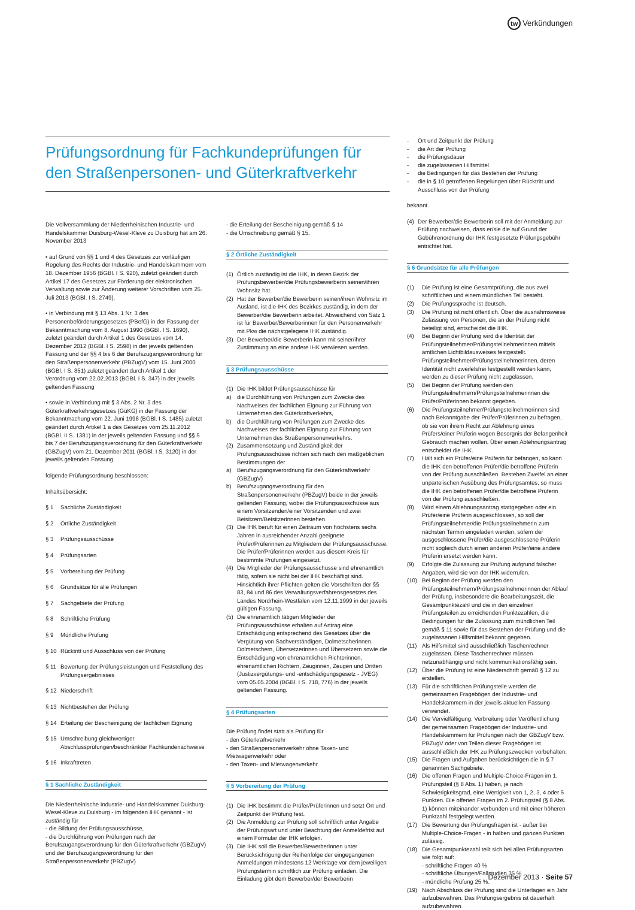tw Verkündungen
Prüfungsordnung für Fachkundeprüfungen für den Straßenpersonen- und Güterkraftverkehr
Die Vollversammlung der Niederrheinischen Industrie- und Handelskammer Duisburg-Wesel-Kleve zu Duisburg hat am 26. November 2013
• auf Grund von §§ 1 und 4 des Gesetzes zur vorläufigen Regelung des Rechts der Industrie- und Handelskammern vom 18. Dezember 1956 (BGBl. I S. 920), zuletzt geändert durch Artikel 17 des Gesetzes zur Förderung der elektronischen Verwaltung sowie zur Änderung weiterer Vorschriften vom 25. Juli 2013 (BGBl. I S. 2749),
• in Verbindung mit § 13 Abs. 1 Nr. 3 des Personenbeförderungsgesetzes (PBefG) in der Fassung der Bekanntmachung vom 8. August 1990 (BGBl. I S. 1690), zuletzt geändert durch Artikel 1 des Gesetzes vom 14. Dezember 2012 (BGBl. I S. 2598) in der jeweils geltenden Fassung und der §§ 4 bis 6 der Berufszugangsverordnung für den Straßenpersonenverkehr (PBZugV) vom 15. Juni 2000 (BGBl. I S. 851) zuletzt geändert durch Artikel 1 der Verordnung vom 22.02.2013 (BGBl. I S. 347) in der jeweils geltenden Fassung
• sowie in Verbindung mit § 3 Abs. 2 Nr. 3 des Güterkraftverkehrsgesetzes (GüKG) in der Fassung der Bekanntmachung vom 22. Juni 1998 (BGBl. I S. 1485) zuletzt geändert durch Artikel 1 a des Gesetzes vom 25.11.2012 (BGBl. II S. 1381) in der jeweils geltenden Fassung und §§ 5 bis 7 der Berufszugangsverordnung für den Güterkraftverkehr (GBZugV) vom 21. Dezember 2011 (BGBl. I S. 3120) in der jeweils geltenden Fassung
folgende Prüfungsordnung beschlossen:
Inhaltsübersicht:
§ 1 Sachliche Zuständigkeit
§ 2 Örtliche Zuständigkeit
§ 3 Prüfungsausschüsse
§ 4 Prüfungsarten
§ 5 Vorbereitung der Prüfung
§ 6 Grundsätze für alle Prüfungen
§ 7 Sachgebiete der Prüfung
§ 8 Schriftliche Prüfung
§ 9 Mündliche Prüfung
§ 10 Rücktritt und Ausschluss von der Prüfung
§ 11 Bewertung der Prüfungsleistungen und Feststellung des Prüfungsergebnisses
§ 12 Niederschrift
§ 13 Nichtbestehen der Prüfung
§ 14 Erteilung der Bescheinigung der fachlichen Eignung
§ 15 Umschreibung gleichwertiger Abschlussprüfungen/beschränkter Fachkundenachweise
§ 16 Inkrafttreten
§ 1 Sachliche Zuständigkeit
Die Niederrheinische Industrie- und Handelskammer Duisburg-Wesel-Kleve zu Duisburg - im folgenden IHK genannt - ist zuständig für
- die Bildung der Prüfungsausschüsse,
- die Durchführung von Prüfungen nach der Berufszugangsverordnung für den Güterkraftverkehr (GBZugV) und der Berufszugangsverordnung für den Straßenpersonenverkehr (PBZugV)
- die Erteilung der Bescheinigung gemäß § 14
- die Umschreibung gemäß § 15.
§ 2 Örtliche Zuständigkeit
(1) Örtlich zuständig ist die IHK, in deren Bezirk der Prüfungsbewerber/die Prüfungsbewerberin seinen/ihren Wohnsitz hat.
(2) Hat der Bewerber/die Bewerberin seinen/ihren Wohnsitz im Ausland, ist die IHK des Bezirkes zuständig, in dem der Bewerber/die Bewerberin arbeitet. Abweichend von Satz 1 ist für Bewerber/Bewerberinnen für den Personenverkehr mit Pkw die nächstgelegene IHK zuständig.
(3) Der Bewerber/die Bewerberin kann mit seiner/ihrer Zustimmung an eine andere IHK verwiesen werden.
§ 3 Prüfungsausschüsse
(1) Die IHK bildet Prüfungsausschüsse für
a) die Durchführung von Prüfungen zum Zwecke des Nachweises der fachlichen Eignung zur Führung von Unternehmen des Güterkraftverkehrs,
b) die Durchführung von Prüfungen zum Zwecke des Nachweises der fachlichen Eignung zur Führung von Unternehmen des Straßenpersonenverkehrs.
(2) Zusammensetzung und Zuständigkeit der Prüfungsausschüsse richten sich nach den maßgeblichen Bestimmungen der
a) Berufszugangsverordnung für den Güterkraftverkehr (GBZugV)
b) Berufszugangsverordnung für den Straßenpersonenverkehr (PBZugV) beide in der jeweils geltenden Fassung, wobei die Prüfungsausschüsse aus einem Vorsitzenden/einer Vorsitzenden und zwei Beisitzern/Beisitzerinnen bestehen.
(3) Die IHK beruft für einen Zeitraum von höchstens sechs Jahren in ausreichender Anzahl geeignete Prüfer/Prüferinnen zu Mitgliedern der Prüfungsausschüsse. Die Prüfer/Prüferinnen werden aus diesem Kreis für bestimmte Prüfungen eingesetzt.
(4) Die Mitglieder der Prüfungsausschüsse sind ehrenamtlich tätig, sofern sie nicht bei der IHK beschäftigt sind. Hinsichtlich ihrer Pflichten gelten die Vorschriften der §§ 83, 84 und 86 des Verwaltungsverfahrensgesetzes des Landes Nordrhein-Westfalen vom 12.11.1999 in der jeweils gültigen Fassung.
(5) Die ehrenamtlich tätigen Mitglieder der Prüfungsausschüsse erhalten auf Antrag eine Entschädigung entsprechend des Gesetzes über die Vergütung von Sachverständigen, Dolmetscherinnen, Dolmetschern, Übersetzerinnen und Übersetzern sowie die Entschädigung von ehrenamtlichen Richterinnen, ehrenamtlichen Richtern, Zeuginnen, Zeugen und Dritten (Justizvergütungs- und -entschädigungsgesetz - JVEG) vom 05.05.2004 (BGBl. I S. 718, 776) in der jeweils geltenden Fassung.
§ 4 Prüfungsarten
Die Prüfung findet statt als Prüfung für
- den Güterkraftverkehr
- den Straßenpersonenverkehr ohne Taxen- und Mietwagenverkehr oder
- den Taxen- und Mietwagenverkehr.
§ 5 Vorbereitung der Prüfung
(1) Die IHK bestimmt die Prüfer/Prüferinnen und setzt Ort und Zeitpunkt der Prüfung fest.
(2) Die Anmeldung zur Prüfung soll schriftlich unter Angabe der Prüfungsart und unter Beachtung der Anmeldefrist auf einem Formular der IHK erfolgen.
(3) Die IHK soll die Bewerber/Bewerberinnen unter Berücksichtigung der Reihenfolge der eingegangenen Anmeldungen mindestens 12 Werktage vor dem jeweiligen Prüfungstermin schriftlich zur Prüfung einladen. Die Einladung gibt dem Bewerber/der Bewerberin
- Ort und Zeitpunkt der Prüfung
- die Art der Prüfung
- die Prüfungsdauer
- die zugelassenen Hilfsmittel
- die Bedingungen für das Bestehen der Prüfung
- die in § 10 getroffenen Regelungen über Rücktritt und Ausschluss von der Prüfung
bekannt.
(4) Der Bewerber/die Bewerberin soll mit der Anmeldung zur Prüfung nachweisen, dass er/sie die auf Grund der Gebührenordnung der IHK festgesetzte Prüfungsgebühr entrichtet hat.
§ 6 Grundsätze für alle Prüfungen
(1) Die Prüfung ist eine Gesamtprüfung, die aus zwei schriftlichen und einem mündlichen Teil besteht.
(2) Die Prüfungssprache ist deutsch.
(3) Die Prüfung ist nicht öffentlich. Über die ausnahmsweise Zulassung von Personen, die an der Prüfung nicht beteiligt sind, entscheidet die IHK.
(4) Bei Beginn der Prüfung wird die Identität der Prüfungsteilnehmer/Prüfungsteilnehmerinnen mittels amtlichen Lichtbildausweises festgestellt. Prüfungsteilnehmer/Prüfungsteilnehmerinnen, deren Identität nicht zweifelsfrei festgestellt werden kann, werden zu dieser Prüfung nicht zugelassen.
(5) Bei Beginn der Prüfung werden den Prüfungsteilnehmern/Prüfungsteilnehmerinnen die Prüfer/Prüferinnen bekannt gegeben.
(6) Die Prüfungsteilnehmer/Prüfungsteilnehmerinnen sind nach Bekanntgabe der Prüfer/Prüferinnen zu befragen, ob sie von ihrem Recht zur Ablehnung eines Prüfers/einer Prüferin wegen Besorgnis der Befangenheit Gebrauch machen wollen. Über einen Ablehnungsantrag entscheidet die IHK.
(7) Hält sich ein Prüfer/eine Prüferin für befangen, so kann die IHK den betroffenen Prüfer/die betroffene Prüferin von der Prüfung ausschließen. Bestehen Zweifel an einer unparteiischen Ausübung des Prüfungsamtes, so muss die IHK den betroffenen Prüfer/die betroffene Prüferin von der Prüfung ausschließen.
(8) Wird einem Ablehnungsantrag stattgegeben oder ein Prüfer/eine Prüferin ausgeschlossen, so soll der Prüfungsteilnehmer/die Prüfungsteilnehmerin zum nächsten Termin eingeladen werden, sofern der ausgeschlossene Prüfer/die ausgeschlossene Prüferin nicht sogleich durch einen anderen Prüfer/eine andere Prüferin ersetzt werden kann.
(9) Erfolgte die Zulassung zur Prüfung aufgrund falscher Angaben, wird sie von der IHK widerrufen.
(10) Bei Beginn der Prüfung werden den Prüfungsteilnehmern/Prüfungsteilnehmerinnen der Ablauf der Prüfung, insbesondere die Bearbeitungszeit, die Gesamtpunktezahl und die in den einzelnen Prüfungsteilen zu erreichenden Punktezahlen, die Bedingungen für die Zulassung zum mündlichen Teil gemäß § 11 sowie für das Bestehen der Prüfung und die zugelassenen Hilfsmittel bekannt gegeben.
(11) Als Hilfsmittel sind ausschließlich Taschenrechner zugelassen. Diese Taschenrechner müssen netzunabhängig und nicht kommunikationsfähig sein.
(12) Über die Prüfung ist eine Niederschrift gemäß § 12 zu erstellen.
(13) Für die schriftlichen Prüfungsteile werden die gemeinsamen Fragebögen der Industrie- und Handelskammern in der jeweils aktuellen Fassung verwendet.
(14) Die Vervielfältigung, Verbreitung oder Veröffentlichung der gemeinsamen Fragebögen der Industrie- und Handelskammern für Prüfungen nach der GBZugV bzw. PBZugV oder von Teilen dieser Fragebögen ist ausschließlich der IHK zu Prüfungszwecken vorbehalten.
(15) Die Fragen und Aufgaben berücksichtigen die in § 7 genannten Sachgebiete.
(16) Die offenen Fragen und Multiple-Choice-Fragen im 1. Prüfungsteil (§ 8 Abs. 1) haben, je nach Schwierigkeitsgrad, eine Wertigkeit von 1, 2, 3, 4 oder 5 Punkten. Die offenen Fragen im 2. Prüfungsteil (§ 8 Abs. 1) können miteinander verbunden und mit einer höheren Punktzahl festgelegt werden.
(17) Die Bewertung der Prüfungsfragen ist - außer bei Multiple-Choice-Fragen - in halben und ganzen Punkten zulässig.
(18) Die Gesamtpunktezahl teilt sich bei allen Prüfungsarten wie folgt auf:
- schriftliche Fragen 40 %
- schriftliche Übungen/Fallstudien 35 %
- mündliche Prüfung 25 %.
(19) Nach Abschluss der Prüfung sind die Unterlagen ein Jahr aufzubewahren. Das Prüfungsergebnis ist dauerhaft aufzubewahren.
Dezember 2013 · Seite 57